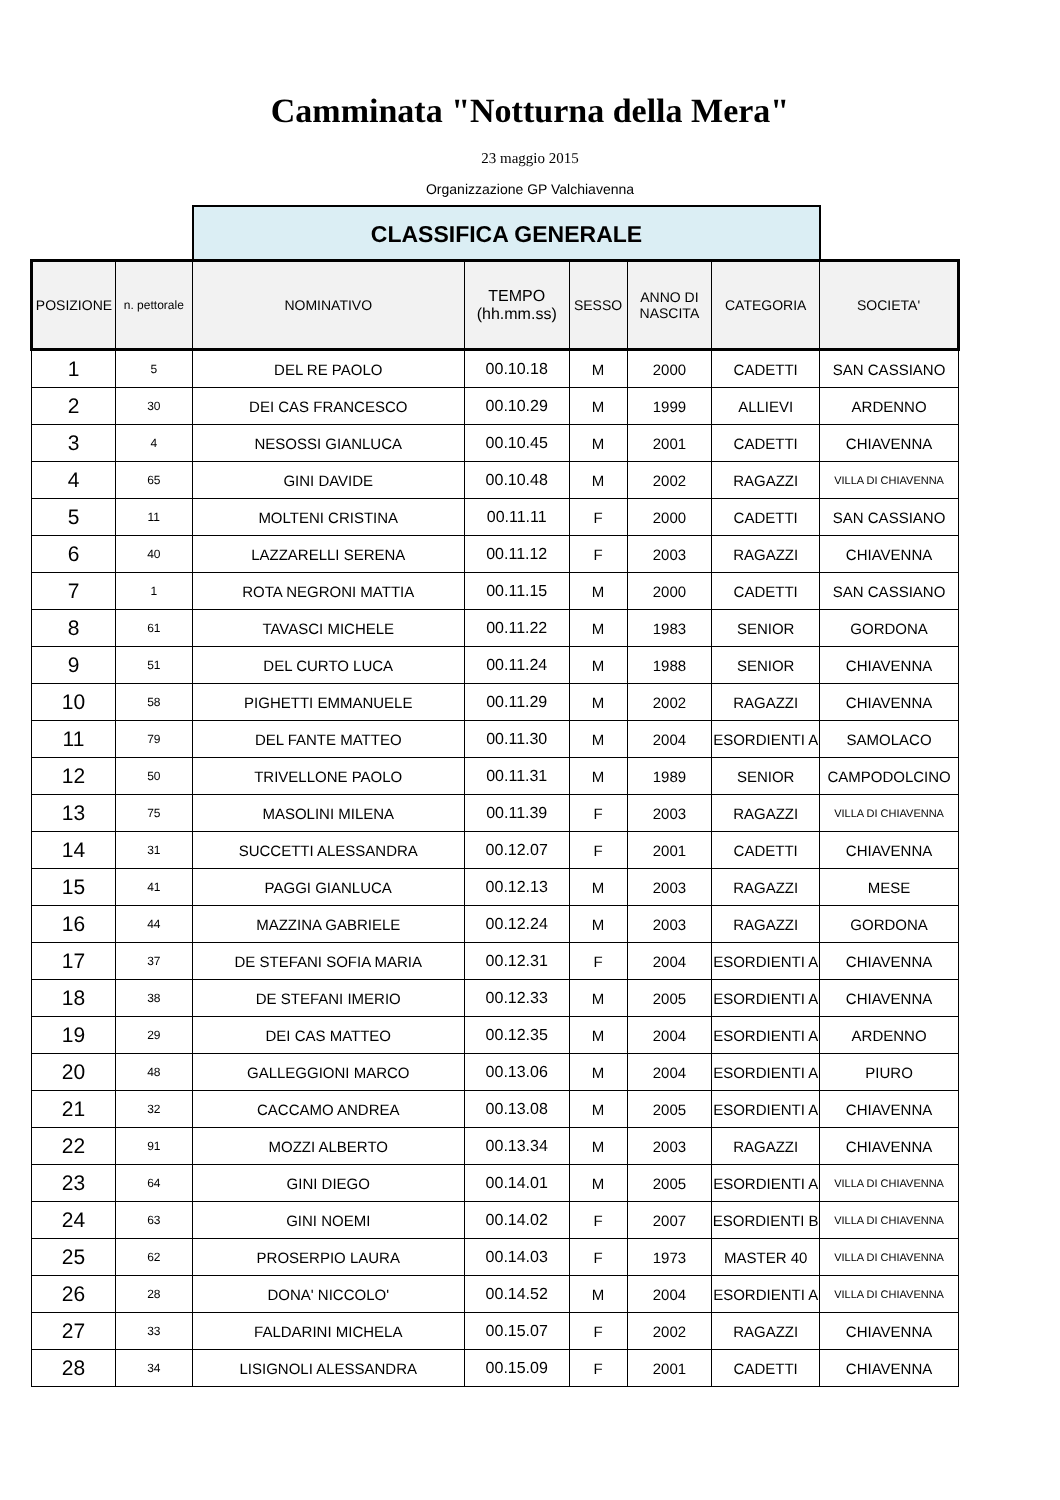Camminata "Notturna della Mera"
23 maggio 2015
Organizzazione GP Valchiavenna
CLASSIFICA GENERALE
| POSIZIONE | n. pettorale | NOMINATIVO | TEMPO (hh.mm.ss) | SESSO | ANNO DI NASCITA | CATEGORIA | SOCIETA' |
| --- | --- | --- | --- | --- | --- | --- | --- |
| 1 | 5 | DEL RE PAOLO | 00.10.18 | M | 2000 | CADETTI | SAN CASSIANO |
| 2 | 30 | DEI CAS FRANCESCO | 00.10.29 | M | 1999 | ALLIEVI | ARDENNO |
| 3 | 4 | NESOSSI GIANLUCA | 00.10.45 | M | 2001 | CADETTI | CHIAVENNA |
| 4 | 65 | GINI DAVIDE | 00.10.48 | M | 2002 | RAGAZZI | VILLA DI CHIAVENNA |
| 5 | 11 | MOLTENI CRISTINA | 00.11.11 | F | 2000 | CADETTI | SAN CASSIANO |
| 6 | 40 | LAZZARELLI SERENA | 00.11.12 | F | 2003 | RAGAZZI | CHIAVENNA |
| 7 | 1 | ROTA NEGRONI MATTIA | 00.11.15 | M | 2000 | CADETTI | SAN CASSIANO |
| 8 | 61 | TAVASCI MICHELE | 00.11.22 | M | 1983 | SENIOR | GORDONA |
| 9 | 51 | DEL CURTO LUCA | 00.11.24 | M | 1988 | SENIOR | CHIAVENNA |
| 10 | 58 | PIGHETTI EMMANUELE | 00.11.29 | M | 2002 | RAGAZZI | CHIAVENNA |
| 11 | 79 | DEL FANTE MATTEO | 00.11.30 | M | 2004 | ESORDIENTI A | SAMOLACO |
| 12 | 50 | TRIVELLONE PAOLO | 00.11.31 | M | 1989 | SENIOR | CAMPODOLCINO |
| 13 | 75 | MASOLINI MILENA | 00.11.39 | F | 2003 | RAGAZZI | VILLA DI CHIAVENNA |
| 14 | 31 | SUCCETTI ALESSANDRA | 00.12.07 | F | 2001 | CADETTI | CHIAVENNA |
| 15 | 41 | PAGGI GIANLUCA | 00.12.13 | M | 2003 | RAGAZZI | MESE |
| 16 | 44 | MAZZINA GABRIELE | 00.12.24 | M | 2003 | RAGAZZI | GORDONA |
| 17 | 37 | DE STEFANI SOFIA MARIA | 00.12.31 | F | 2004 | ESORDIENTI A | CHIAVENNA |
| 18 | 38 | DE STEFANI IMERIO | 00.12.33 | M | 2005 | ESORDIENTI A | CHIAVENNA |
| 19 | 29 | DEI CAS MATTEO | 00.12.35 | M | 2004 | ESORDIENTI A | ARDENNO |
| 20 | 48 | GALLEGGIONI MARCO | 00.13.06 | M | 2004 | ESORDIENTI A | PIURO |
| 21 | 32 | CACCAMO ANDREA | 00.13.08 | M | 2005 | ESORDIENTI A | CHIAVENNA |
| 22 | 91 | MOZZI ALBERTO | 00.13.34 | M | 2003 | RAGAZZI | CHIAVENNA |
| 23 | 64 | GINI DIEGO | 00.14.01 | M | 2005 | ESORDIENTI A | VILLA DI CHIAVENNA |
| 24 | 63 | GINI NOEMI | 00.14.02 | F | 2007 | ESORDIENTI B | VILLA DI CHIAVENNA |
| 25 | 62 | PROSERPIO LAURA | 00.14.03 | F | 1973 | MASTER 40 | VILLA DI CHIAVENNA |
| 26 | 28 | DONA' NICCOLO' | 00.14.52 | M | 2004 | ESORDIENTI A | VILLA DI CHIAVENNA |
| 27 | 33 | FALDARINI MICHELA | 00.15.07 | F | 2002 | RAGAZZI | CHIAVENNA |
| 28 | 34 | LISIGNOLI ALESSANDRA | 00.15.09 | F | 2001 | CADETTI | CHIAVENNA |